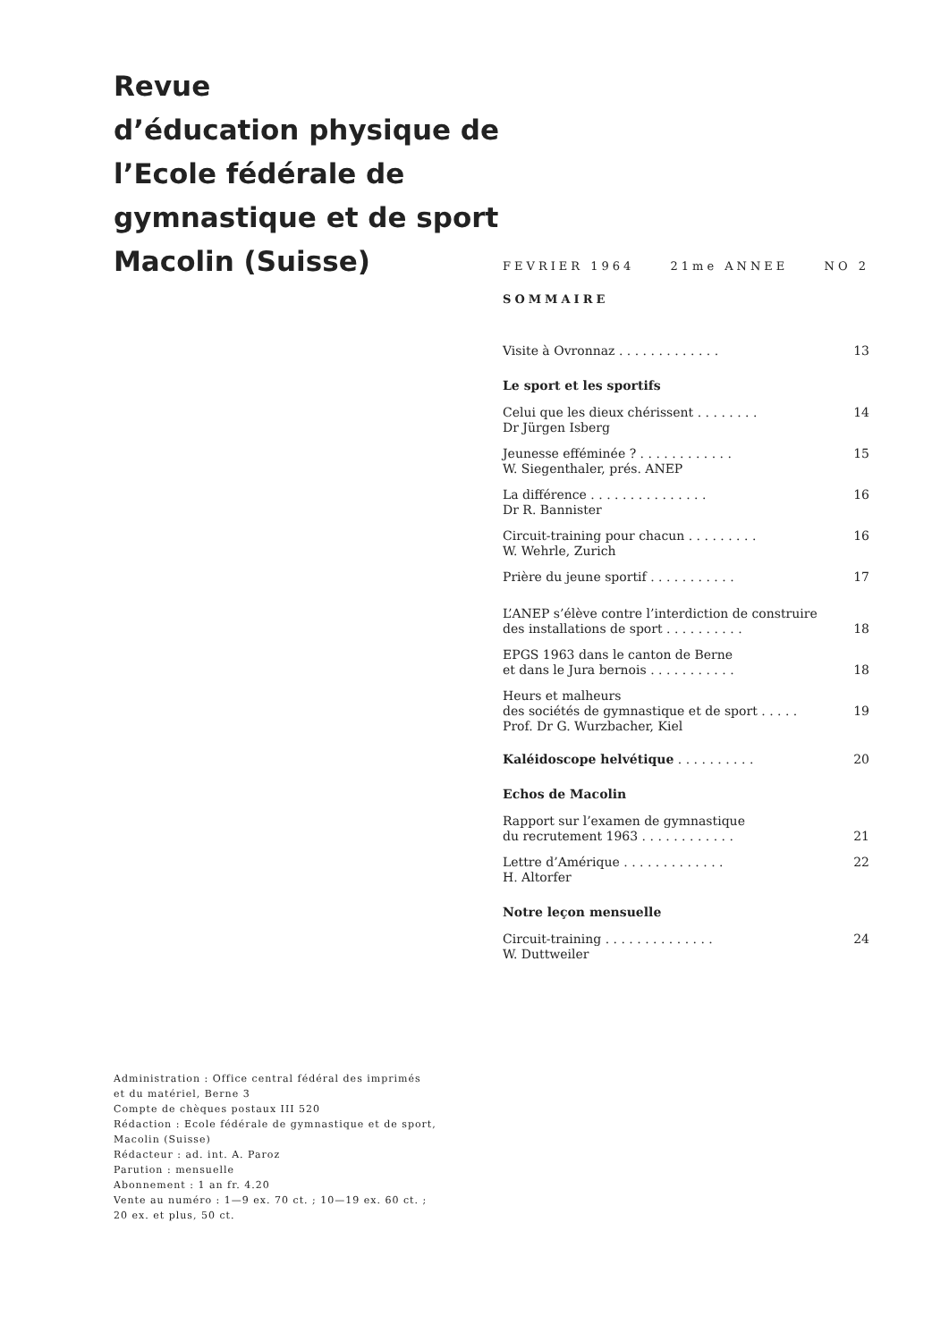Revue
d’éducation physique de
l’Ecole fédérale de
gymnastique et de sport
Macolin (Suisse)
FEVRIER 1964 21me ANNEE NO 2
SOMMAIRE
Visite à Ovronnaz . . . . . . . . . . . . . 13
Le sport et les sportifs
Celui que les dieux chérissent . . . . . . . .
Dr Jürgen Isberg 14
Jeunesse efféminée ? . . . . . . . . . . . .
W. Siegenthaler, prés. ANEP 15
La différence . . . . . . . . . . . . . . .
Dr R. Bannister 16
Circuit-training pour chacun . . . . . . . . .
W. Wehrle, Zurich 16
Prière du jeune sportif . . . . . . . . . . . 17
L’ANEP s’élève contre l’interdiction de construire
des installations de sport . . . . . . . . . .
18
EPGS 1963 dans le canton de Berne
et dans le Jura bernois . . . . . . . . . . .
18
Heurs et malheurs
des sociétés de gymnastique et de sport . . . . .
Prof. Dr G. Wurzbacher, Kiel
19
Kaléidoscope helvétique . . . . . . . . . . 20
Echos de Macolin
Rapport sur l’examen de gymnastique
du recrutement 1963 . . . . . . . . . . . .
21
Lettre d’Amérique . . . . . . . . . . . . .
H. Altorfer 22
Notre leçon mensuelle
Circuit-training . . . . . . . . . . . . . .
W. Duttweiler 24
Administration : Office central fédéral des imprimés
et du matériel, Berne 3
Compte de chèques postaux III 520
Rédaction : Ecole fédérale de gymnastique et de sport,
Macolin (Suisse)
Rédacteur : ad. int. A. Paroz
Parution : mensuelle
Abonnement : 1 an fr. 4.20
Vente au numéro : 1—9 ex. 70 ct. ; 10—19 ex. 60 ct. ;
20 ex. et plus, 50 ct.